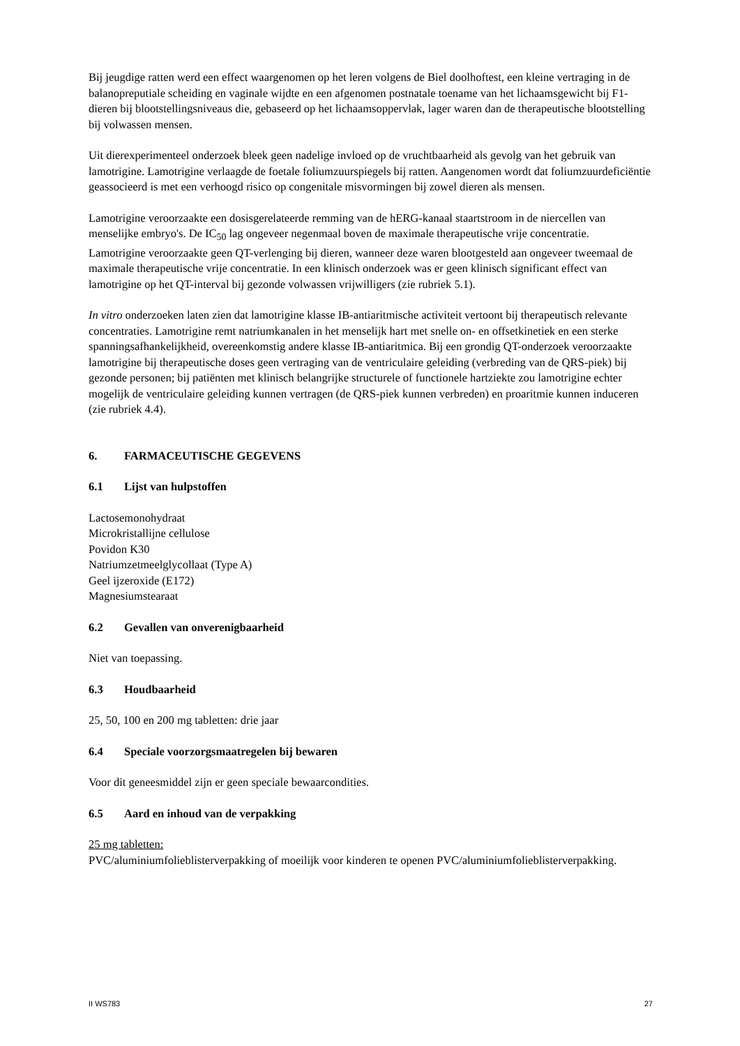Bij jeugdige ratten werd een effect waargenomen op het leren volgens de Biel doolhoftest, een kleine vertraging in de balanopreputiale scheiding en vaginale wijdte en een afgenomen postnatale toename van het lichaamsgewicht bij F1-dieren bij blootstellingsniveaus die, gebaseerd op het lichaamsoppervlak, lager waren dan de therapeutische blootstelling bij volwassen mensen.
Uit dierexperimenteel onderzoek bleek geen nadelige invloed op de vruchtbaarheid als gevolg van het gebruik van lamotrigine. Lamotrigine verlaagde de foetale foliumzuurspiegels bij ratten. Aangenomen wordt dat foliumzuurdeficiëntie geassocieerd is met een verhoogd risico op congenitale misvormingen bij zowel dieren als mensen.
Lamotrigine veroorzaakte een dosisgerelateerde remming van de hERG-kanaal staartstroom in de niercellen van menselijke embryo's. De IC<sub>50</sub> lag ongeveer negenmaal boven de maximale therapeutische vrije concentratie.
Lamotrigine veroorzaakte geen QT-verlenging bij dieren, wanneer deze waren blootgesteld aan ongeveer tweemaal de maximale therapeutische vrije concentratie. In een klinisch onderzoek was er geen klinisch significant effect van lamotrigine op het QT-interval bij gezonde volwassen vrijwilligers (zie rubriek 5.1).
In vitro onderzoeken laten zien dat lamotrigine klasse IB-antiaritmische activiteit vertoont bij therapeutisch relevante concentraties. Lamotrigine remt natriumkanalen in het menselijk hart met snelle on- en offsetkinetiek en een sterke spanningsafhankelijkheid, overeenkomstig andere klasse IB-antiaritmica. Bij een grondig QT-onderzoek veroorzaakte lamotrigine bij therapeutische doses geen vertraging van de ventriculaire geleiding (verbreding van de QRS-piek) bij gezonde personen; bij patiënten met klinisch belangrijke structurele of functionele hartziekte zou lamotrigine echter mogelijk de ventriculaire geleiding kunnen vertragen (de QRS-piek kunnen verbreden) en proaritmie kunnen induceren (zie rubriek 4.4).
6. FARMACEUTISCHE GEGEVENS
6.1 Lijst van hulpstoffen
Lactosemonohydraat
Microkristallijne cellulose
Povidon K30
Natriumzetmeelglycollaat (Type A)
Geel ijzeroxide (E172)
Magnesiumstearaat
6.2 Gevallen van onverenigbaarheid
Niet van toepassing.
6.3 Houdbaarheid
25, 50, 100 en 200 mg tabletten: drie jaar
6.4 Speciale voorzorgsmaatregelen bij bewaren
Voor dit geneesmiddel zijn er geen speciale bewaarcondities.
6.5 Aard en inhoud van de verpakking
25 mg tabletten:
PVC/aluminiumfolieblisterverpakking of moeilijk voor kinderen te openen PVC/aluminiumfolieblisterverpakking.
II WS783 27